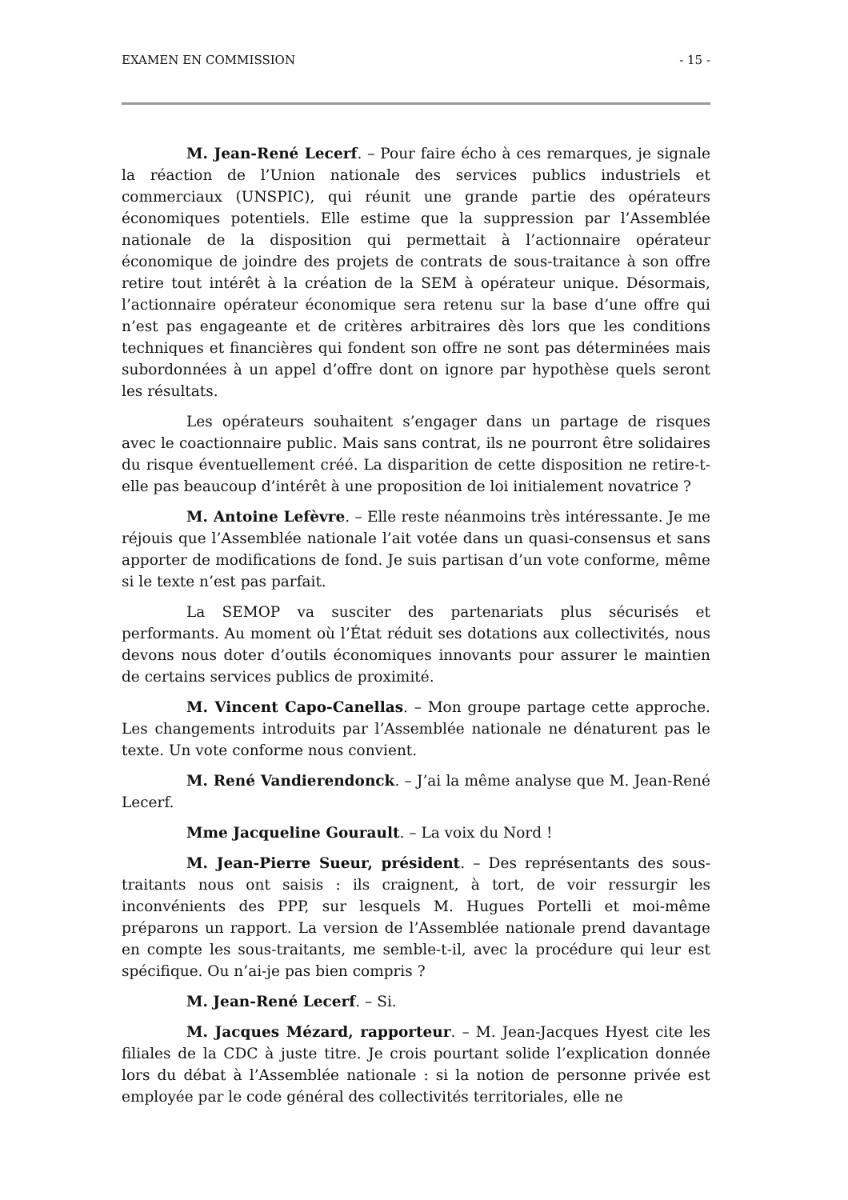EXAMEN EN COMMISSION - 15 -
M. Jean-René Lecerf. – Pour faire écho à ces remarques, je signale la réaction de l’Union nationale des services publics industriels et commerciaux (UNSPIC), qui réunit une grande partie des opérateurs économiques potentiels. Elle estime que la suppression par l’Assemblée nationale de la disposition qui permettait à l’actionnaire opérateur économique de joindre des projets de contrats de sous-traitance à son offre retire tout intérêt à la création de la SEM à opérateur unique. Désormais, l’actionnaire opérateur économique sera retenu sur la base d’une offre qui n’est pas engageante et de critères arbitraires dès lors que les conditions techniques et financières qui fondent son offre ne sont pas déterminées mais subordonnées à un appel d’offre dont on ignore par hypothèse quels seront les résultats.
Les opérateurs souhaitent s’engager dans un partage de risques avec le coactionnaire public. Mais sans contrat, ils ne pourront être solidaires du risque éventuellement créé. La disparition de cette disposition ne retire-t-elle pas beaucoup d’intérêt à une proposition de loi initialement novatrice ?
M. Antoine Lefèvre. – Elle reste néanmoins très intéressante. Je me réjouis que l’Assemblée nationale l’ait votée dans un quasi-consensus et sans apporter de modifications de fond. Je suis partisan d’un vote conforme, même si le texte n’est pas parfait.
La SEMOP va susciter des partenariats plus sécurisés et performants. Au moment où l’État réduit ses dotations aux collectivités, nous devons nous doter d’outils économiques innovants pour assurer le maintien de certains services publics de proximité.
M. Vincent Capo-Canellas. – Mon groupe partage cette approche. Les changements introduits par l’Assemblée nationale ne dénaturent pas le texte. Un vote conforme nous convient.
M. René Vandierendonck. – J’ai la même analyse que M. Jean-René Lecerf.
Mme Jacqueline Gourault. – La voix du Nord !
M. Jean-Pierre Sueur, président. – Des représentants des sous-traitants nous ont saisis : ils craignent, à tort, de voir ressurgir les inconvénients des PPP, sur lesquels M. Hugues Portelli et moi-même préparons un rapport. La version de l’Assemblée nationale prend davantage en compte les sous-traitants, me semble-t-il, avec la procédure qui leur est spécifique. Ou n’ai-je pas bien compris ?
M. Jean-René Lecerf. – Si.
M. Jacques Mézard, rapporteur. – M. Jean-Jacques Hyest cite les filiales de la CDC à juste titre. Je crois pourtant solide l’explication donnée lors du débat à l’Assemblée nationale : si la notion de personne privée est employée par le code général des collectivités territoriales, elle ne